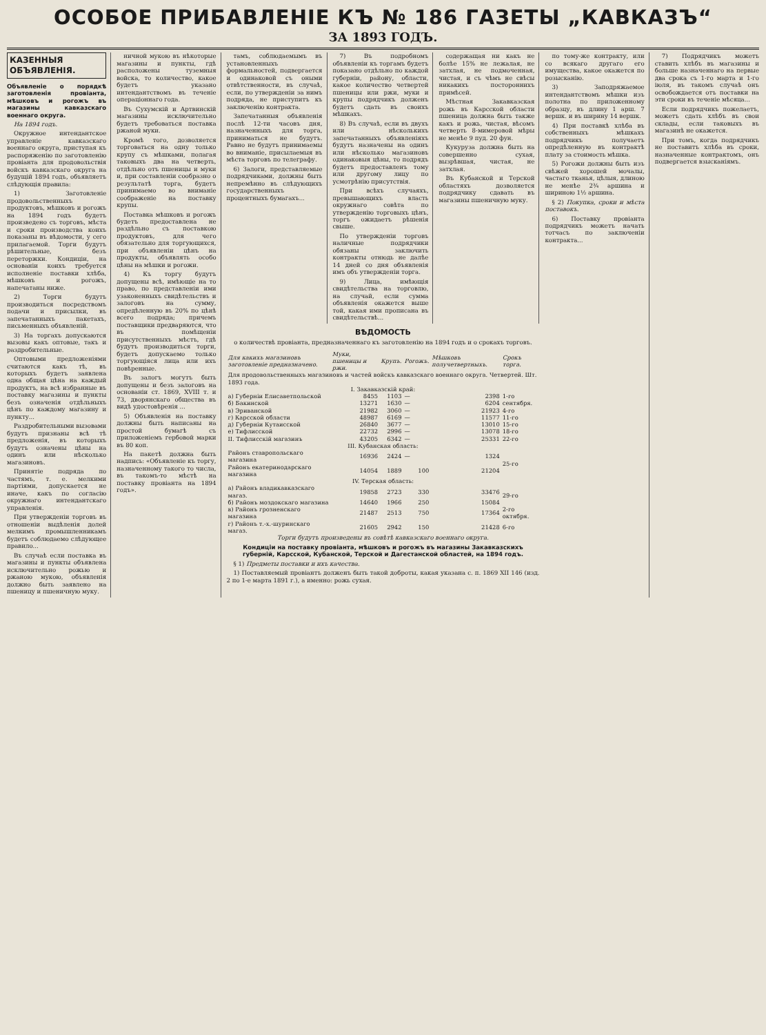ОСОБОЕ ПРИБАВЛЕНІЕ КЪ № 186 ГАЗЕТЫ „КАВКАЗЪ“
ЗА 1893 ГОДЪ.
КАЗЕННЫЯ ОБЪЯВЛЕНІЯ.
Объявленіе о порядкѣ заготовленія провіанта, мѣшковъ и рогожъ въ магазины кавказскаго военнаго округа.
На 1894 годъ.
Окружное интендантское управленіе кавказскаго военнаго округа, приступая къ распоряженію по заготовленію провіанта для продовольствія войскъ кавказскаго округа на будущій 1894 годъ, объявляетъ слѣдующія правила:
1) Заготовленіе продовольственныхъ продуктовъ, мѣшковъ и рогожъ на 1894 годъ будетъ произведено съ торговъ, мѣста и сроки производства коихъ показаны въ вѣдомости, у сего прилагаемой. Торги будутъ рѣшительные, безъ переторжки. Кондиціи, на основаніи коихъ требуется исполненіе поставки хлѣба, мѣшковъ и рогожъ, напечатаны ниже.
2) Торги будутъ производиться посредствомъ подачи и присылки, въ запечатанныхъ пакетахъ, письменныхъ объявленій.
3) На торгахъ допускаются вызовы какъ оптовые, такъ и раздробительные.
Оптовыми предложеніями считаются какъ тѣ, въ которыхъ будетъ заявлена одна общая цѣна на каждый продуктъ, на всѣ избранные въ поставку магазины и пункты безъ означенія отдѣльныхъ цѣнъ по каждому магазину и пункту...
Раздробительными вызовами будутъ признаны всѣ тѣ предложенія, въ которыхъ будутъ означены цѣны на одинъ или нѣсколько магазиновъ.
Принятіе подряда по частямъ, т. е. мелкими партіями, допускается не иначе, какъ по согласію окружнаго интендантскаго управленія.
При утвержденіи торговъ въ отношеніи выдѣленія долей мелкимъ промышленникамъ будетъ соблюдаемо слѣдующее правило...
Въ случаѣ если поставка въ магазины и пункты объявлена исключительно рожью и ржаною мукою, объявленія должно быть заявлено на пшеницу и пшеничную муку.
ничной мукою въ нѣкоторые магазины и пункты, гдѣ расположены туземныя войска, то количество, какое будетъ указано интендантствомъ въ теченіе операціоннаго года.
Въ Сухумскій и Артвинскій магазины исключительно будетъ требоваться поставка ржаной муки.
Кромѣ того, дозволяется торговаться на одну только крупу съ мѣшками, полагая таковыхъ два на четверть, отдѣльно отъ пшеницы и муки и, при составленіи сообразно о результатѣ торга, будетъ принимаемо во вниманіе соображеніе на поставку крупы.
Поставка мѣшковъ и рогожъ будетъ предоставлена не раздѣльно съ поставкою продуктовъ, для чего обязательно для торгующихся, при объявленіи цѣнъ на продукты, объявлять особо цѣны на мѣшки и рогожи.
4) Къ торгу будутъ допущены всѣ, имѣющіе на то право, по представленіи ими узаконенныхъ свидѣтельствъ и залоговъ на сумму, опредѣленную въ 20% по цѣнѣ всего подряда; причемъ поставщики предваряются, что въ помѣщеніи присутственныхъ мѣстъ, гдѣ будутъ производиться торги, будетъ допускаемо только торгующіяся лица или ихъ повѣренные.
Въ залогъ могутъ быть допущены и безъ залоговъ на основаніи ст. 1869, XVIII т. и 73, дворянскаго общества въ видѣ удостовѣренія ...
5) Объявленія на поставку должны быть написаны на простой бумагѣ съ приложеніемъ гербовой марки въ 80 коп.
На пакетѣ должна быть надпись: «Объявленіе къ торгу, назначенному такого то числа, въ такомъ-то мѣстѣ на поставку провіанта на 1894 годъ».
тамъ, соблюдаемымъ въ установленныхъ формальностей, подвергается и одинаковой съ оными отвѣтственности, въ случаѣ, если, по утвержденіи за нимъ подряда, не приступитъ къ заключенію контракта.
Запечатанныя объявленія послѣ 12-ти часовъ дня, назначенныхъ для торга, приниматься не будутъ. Равно не будутъ принимаемы во вниманіе, присылаемыя въ мѣста торговъ по телеграфу.
6) Залоги, представляемые подрядчиками, должны быть непремѣнно въ слѣдующихъ государственныхъ процентныхъ бумагахъ...
7) Въ подробномъ объявленіи къ торгамъ будетъ показано отдѣльно по каждой губерніи, району, области, какое количество четвертей пшеницы или ржи, муки и крупы подрядчикъ долженъ будетъ сдать въ своихъ мѣшкахъ.
8) Въ случаѣ, если въ двухъ или нѣсколькихъ запечатанныхъ объявленіяхъ будутъ назначены на одинъ или нѣсколько магазиновъ одинаковыя цѣны, то подрядъ будетъ предоставленъ тому или другому лицу по усмотрѣнію присутствія.
При всѣхъ случаяхъ, превышающихъ власть окружнаго совѣта по утвержденію торговыхъ цѣнъ, торгъ ожидаетъ рѣшенія свыше.
По утвержденіи торговъ наличные подрядчики обязаны заключить контракты отнюдь не далѣе 14 дней со дня объявленія имъ объ утвержденіи торга.
9) Лица, имѣющія свидѣтельства на торговлю, на случай, если сумма объявленія окажется выше той, какая ими прописана въ свидѣтельствѣ...
содержащая ни какъ не болѣе 15% не лежалая, не затхлая, не подмоченная, чистая, и съ чѣмъ не свѣсы никакихъ постороннихъ примѣсей.
Мѣстная Закавказская рожь въ Карсской области пшеница должна быть также какъ и рожь, чистая, вѣсомъ четверть 8-мимеровой мѣры не менѣе 9 пуд. 20 фун.
Кукуруза должна быть на совершенно сухая, вызрѣвшая, чистая, не затхлая.
Въ Кубанской и Терской областяхъ дозволяется подрядчику сдавать въ магазины пшеничную муку.
ВѢДОМОСТЬ
о количествѣ провіанта, предназначеннаго къ заготовленію на 1894 годъ и о срокахъ торговъ.
| Для какихъ магазиновъ заготовленіе предназначено. | Муки, пшеницы и ржи. | Крупъ. | Рогожъ. | Мѣшковъ получетвертныхъ. | Срокъ торга. |
| --- | --- | --- | --- | --- | --- |
| Для продовольственныхъ магазиновъ и частей войскъ кавказскаго военнаго округа. Четвертей. Шт. 1893 года. | | | | | |
| I. Закавказскій край: | | | | | |
| а) Губерніи Елисаветпольской | 8455 | 1103 | — | 2398 | 1-го сентября. |
| б) Бакинской | 13271 | 1630 | — | 6204 | |
| в) Эриванской | 21982 | 3060 | — | 21923 | 4-го |
| г) Карсской области | 48987 | 6169 | — | 11577 | 11-го |
| д) Губерніи Кутаисской | 26840 | 3677 | — | 13010 | 15-го |
| е) Тифлисской | 22732 | 2996 | — | 13078 | 18-го |
| II. Тифлисскій магазинъ | 43205 | 6342 | — | 25331 | 22-го |
| III. Кубанская область: | | | | | |
| Районъ ставропольскаго магазина | 16936 | 2424 | — | 1324 | 25-го |
| Районъ екатеринодарскаго магазина | 14054 | 1889 | 100 | 21204 | |
| IV. Терская область: | | | | | |
| а) Районъ владикавказскаго магаз. | 19858 | 2723 | 330 | 33476 | 29-го |
| б) Районъ моздокскаго магазина | 14640 | 1966 | 250 | 15084 | |
| в) Районъ грозненскаго магазина | 21487 | 2513 | 750 | 17364 | 2-го октября. |
| г) Районъ т.-х.-шуринскаго магаз. | 21605 | 2942 | 150 | 21428 | 6-го |
Торги будутъ произведены въ совѣтѣ кавказскаго военнаго округа.
Кондиціи на поставку провіанта, мѣшковъ и рогожъ въ магазины Закавказскихъ губерній, Карсской, Кубанской, Терской и Дагестанской областей, на 1894 годъ.
§ 1) Предметы поставки и ихъ качества.
1) Поставляемый провіантъ долженъ быть такой доброты, какая указана с. п. 1869 XII 146 (изд. 2 по 1-е марта 1891 г.), а именно: рожь сухая.
по тому-же контракту, или со всякаго другаго его имущества, какое окажется по розысканію.
3) Заподряжаемое интендантствомъ мѣшки изъ полотна по приложенному образцу, въ длину 1 арш. 7 вершк. и въ ширину 14 вершк.
4) При поставкѣ хлѣба въ собственныхъ мѣшкахъ подрядчикъ получаетъ опредѣленную въ контрактѣ плату за стоимость мѣшка.
5) Рогожи должны быть изъ свѣжей хорошей мочалы, частаго тканья, цѣлыя, длиною не менѣе 2¾ аршина и шириною 1½ аршина.
§ 2) Покупка, сроки и мѣста поставокъ.
6) Поставку провіанта подрядчикъ можетъ начать тотчасъ по заключеніи контракта...
7) Подрядчикъ можетъ ставить хлѣбъ въ магазины и больше назначеннаго на первые два срока съ 1-го марта и 1-го іюля, въ такомъ случаѣ онъ освобождается отъ поставки на эти сроки въ теченіе мѣсяца...
Если подрядчикъ пожелаетъ, можетъ сдать хлѣбъ въ свои склады, если таковыхъ въ магазинѣ не окажется.
При томъ, когда подрядчикъ не поставитъ хлѣба въ сроки, назначенные контрактомъ, онъ подвергается взысканіямъ.